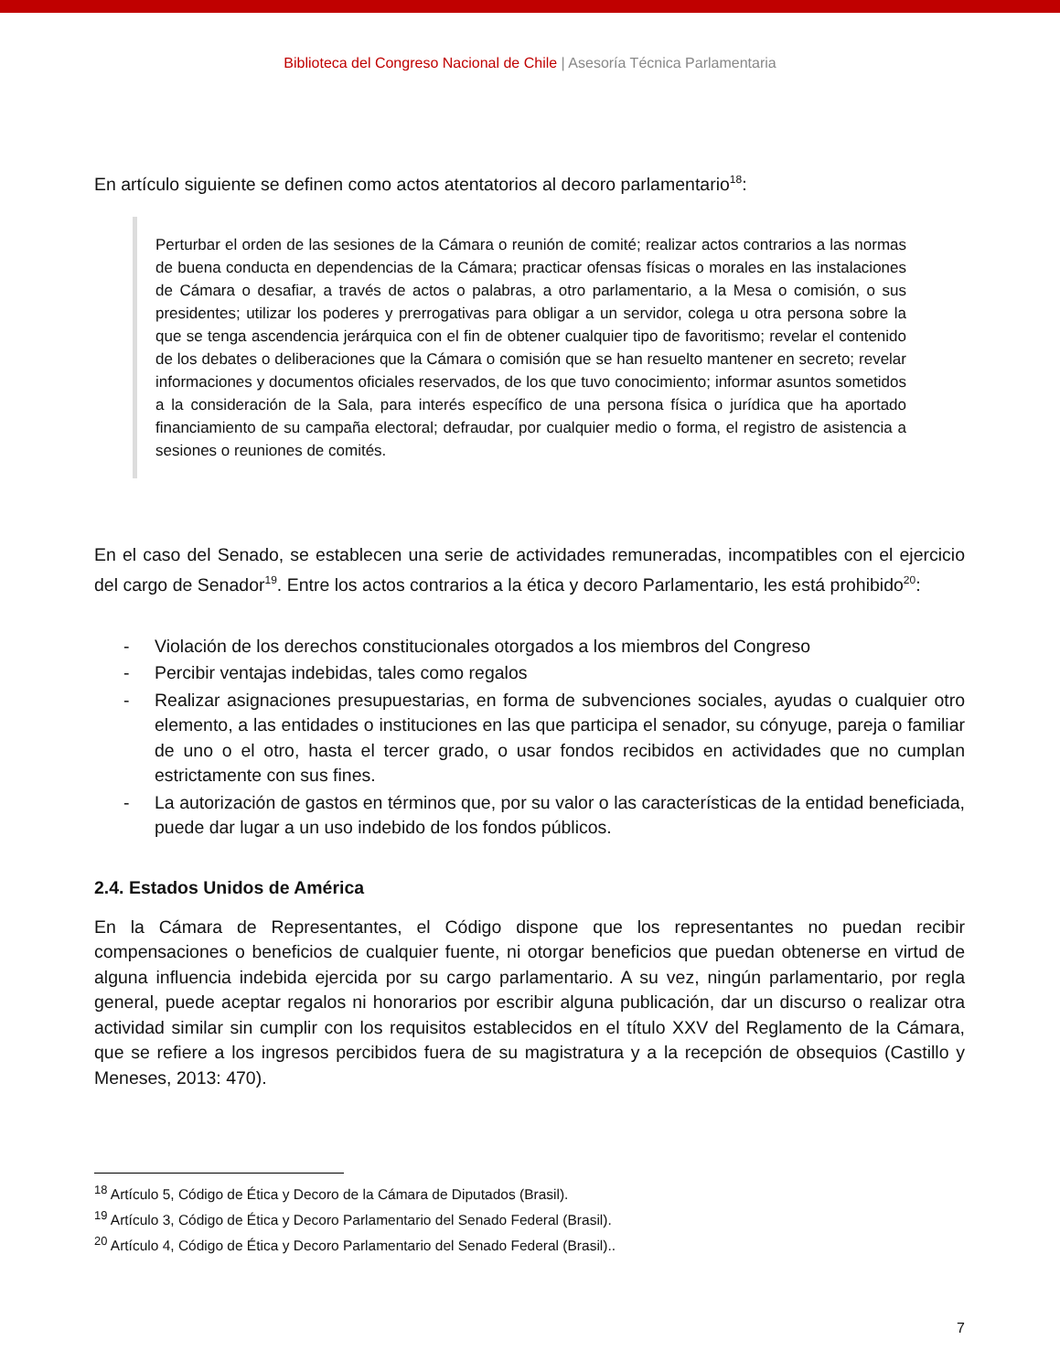Biblioteca del Congreso Nacional de Chile | Asesoría Técnica Parlamentaria
En artículo siguiente se definen como actos atentatorios al decoro parlamentario<sup>18</sup>:
Perturbar el orden de las sesiones de la Cámara o reunión de comité; realizar actos contrarios a las normas de buena conducta en dependencias de la Cámara; practicar ofensas físicas o morales en las instalaciones de Cámara o desafiar, a través de actos o palabras, a otro parlamentario, a la Mesa o comisión, o sus presidentes; utilizar los poderes y prerrogativas para obligar a un servidor, colega u otra persona sobre la que se tenga ascendencia jerárquica con el fin de obtener cualquier tipo de favoritismo; revelar el contenido de los debates o deliberaciones que la Cámara o comisión que se han resuelto mantener en secreto; revelar informaciones y documentos oficiales reservados, de los que tuvo conocimiento; informar asuntos sometidos a la consideración de la Sala, para interés específico de una persona física o jurídica que ha aportado financiamiento de su campaña electoral; defraudar, por cualquier medio o forma, el registro de asistencia a sesiones o reuniones de comités.
En el caso del Senado, se establecen una serie de actividades remuneradas, incompatibles con el ejercicio del cargo de Senador<sup>19</sup>. Entre los actos contrarios a la ética y decoro Parlamentario, les está prohibido<sup>20</sup>:
- Violación de los derechos constitucionales otorgados a los miembros del Congreso
- Percibir ventajas indebidas, tales como regalos
- Realizar asignaciones presupuestarias, en forma de subvenciones sociales, ayudas o cualquier otro elemento, a las entidades o instituciones en las que participa el senador, su cónyuge, pareja o familiar de uno o el otro, hasta el tercer grado, o usar fondos recibidos en actividades que no cumplan estrictamente con sus fines.
- La autorización de gastos en términos que, por su valor o las características de la entidad beneficiada, puede dar lugar a un uso indebido de los fondos públicos.
2.4. Estados Unidos de América
En la Cámara de Representantes, el Código dispone que los representantes no puedan recibir compensaciones o beneficios de cualquier fuente, ni otorgar beneficios que puedan obtenerse en virtud de alguna influencia indebida ejercida por su cargo parlamentario. A su vez, ningún parlamentario, por regla general, puede aceptar regalos ni honorarios por escribir alguna publicación, dar un discurso o realizar otra actividad similar sin cumplir con los requisitos establecidos en el título XXV del Reglamento de la Cámara, que se refiere a los ingresos percibidos fuera de su magistratura y a la recepción de obsequios (Castillo y Meneses, 2013: 470).
<sup>18</sup> Artículo 5, Código de Ética y Decoro de la Cámara de Diputados (Brasil).
<sup>19</sup> Artículo 3, Código de Ética y Decoro Parlamentario del Senado Federal (Brasil).
<sup>20</sup> Artículo 4, Código de Ética y Decoro Parlamentario del Senado Federal (Brasil)..
7